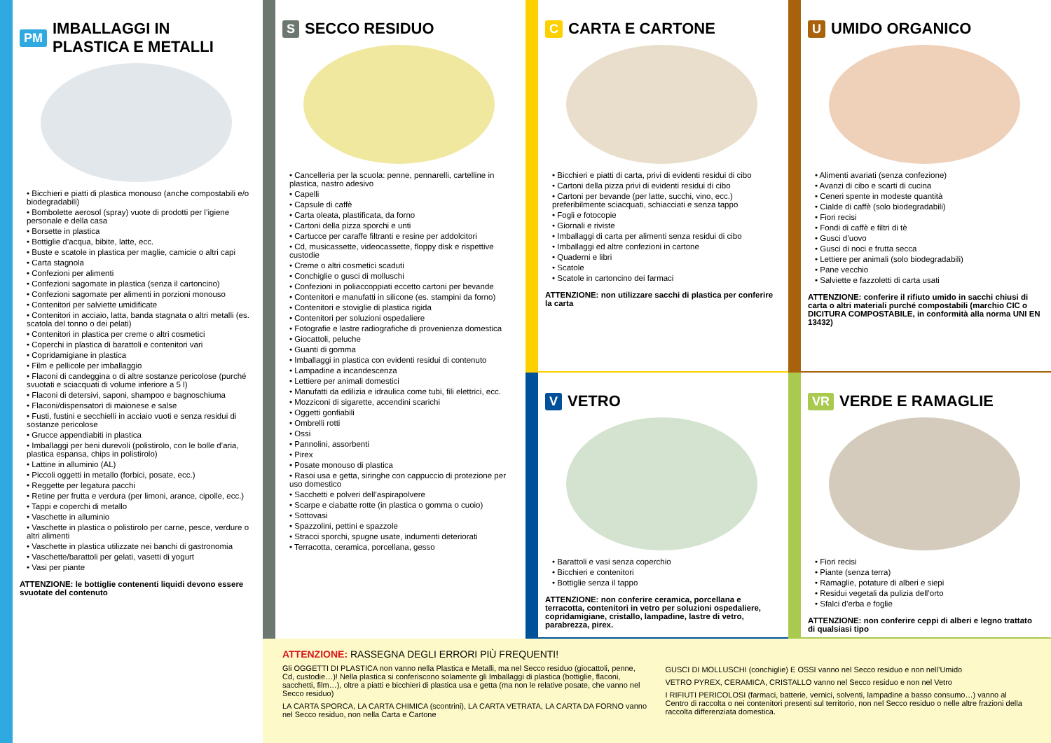PM IMBALLAGGI IN
PLASTICA E METALLI
• Bicchieri e piatti di plastica monouso (anche compostabili e/o biodegradabili)
• Bombolette aerosol (spray) vuote di prodotti per l’igiene personale e della casa
• Borsette in plastica
• Bottiglie d’acqua, bibite, latte, ecc.
• Buste e scatole in plastica per maglie, camicie o altri capi
• Carta stagnola
• Confezioni per alimenti
• Confezioni sagomate in plastica (senza il cartoncino)
• Confezioni sagomate per alimenti in porzioni monouso
• Contenitori per salviette umidificate
• Contenitori in acciaio, latta, banda stagnata o altri metalli (es. scatola del tonno o dei pelati)
• Contenitori in plastica per creme o altri cosmetici
• Coperchi in plastica di barattoli e contenitori vari
• Copridamigiane in plastica
• Film e pellicole per imballaggio
• Flaconi di candeggina o di altre sostanze pericolose (purché svuotati e sciacquati di volume inferiore a 5 l)
• Flaconi di detersivi, saponi, shampoo e bagnoschiuma
• Flaconi/dispensatori di maionese e salse
• Fusti, fustini e secchielli in acciaio vuoti e senza residui di sostanze pericolose
• Grucce appendiabiti in plastica
• Imballaggi per beni durevoli (polistirolo, con le bolle d’aria, plastica espansa, chips in polistirolo)
• Lattine in alluminio (AL)
• Piccoli oggetti in metallo (forbici, posate, ecc.)
• Reggette per legatura pacchi
• Retine per frutta e verdura (per limoni, arance, cipolle, ecc.)
• Tappi e coperchi di metallo
• Vaschette in alluminio
• Vaschette in plastica o polistirolo per carne, pesce, verdure o altri alimenti
• Vaschette in plastica utilizzate nei banchi di gastronomia
• Vaschette/barattoli per gelati, vasetti di yogurt
• Vasi per piante
ATTENZIONE: le bottiglie contenenti liquidi devono essere svuotate del contenuto
C CARTA E CARTONE
• Bicchieri e piatti di carta, privi di evidenti residui di cibo
• Cartoni della pizza privi di evidenti residui di cibo
• Cartoni per bevande (per latte, succhi, vino, ecc.) preferibilmente sciacquati, schiacciati e senza tappo
• Fogli e fotocopie
• Giornali e riviste
• Imballaggi di carta per alimenti senza residui di cibo
• Imballaggi ed altre confezioni in cartone
• Quaderni e libri
• Scatole
• Scatole in cartoncino dei farmaci
ATTENZIONE: non utilizzare sacchi di plastica per conferire la carta
U UMIDO ORGANICO
• Alimenti avariati (senza confezione)
• Avanzi di cibo e scarti di cucina
• Ceneri spente in modeste quantità
• Cialde di caffè (solo biodegradabili)
• Fiori recisi
• Fondi di caffè e filtri di tè
• Gusci d’uovo
• Gusci di noci e frutta secca
• Lettiere per animali (solo biodegradabili)
• Pane vecchio
• Salviette e fazzoletti di carta usati
ATTENZIONE: conferire il rifiuto umido in sacchi chiusi di carta o altri materiali purché compostabili (marchio CIC o DICITURA COMPOSTABILE, in conformità alla norma UNI EN 13432)
S SECCO RESIDUO
• Cancelleria per la scuola: penne, pennarelli, cartelline in plastica, nastro adesivo
• Capelli
• Capsule di caffè
• Carta oleata, plastificata, da forno
• Cartoni della pizza sporchi e unti
• Cartucce per caraffe filtranti e resine per addolcitori
• Cd, musicassette, videocassette, floppy disk e rispettive custodie
• Creme o altri cosmetici scaduti
• Conchiglie o gusci di molluschi
• Confezioni in poliaccoppiati eccetto cartoni per bevande
• Contenitori e manufatti in silicone (es. stampini da forno)
• Contenitori e stoviglie di plastica rigida
• Contenitori per soluzioni ospedaliere
• Fotografie e lastre radiografiche di provenienza domestica
• Giocattoli, peluche
• Guanti di gomma
• Imballaggi in plastica con evidenti residui di contenuto
• Lampadine a incandescenza
• Lettiere per animali domestici
• Manufatti da edilizia e idraulica come tubi, fili elettrici, ecc.
• Mozziconi di sigarette, accendini scarichi
• Oggetti gonfiabili
• Ombrelli rotti
• Ossi
• Pannolini, assorbenti
• Pirex
• Posate monouso di plastica
• Rasoi usa e getta, siringhe con cappuccio di protezione per uso domestico
• Sacchetti e polveri dell’aspirapolvere
• Scarpe e ciabatte rotte (in plastica o gomma o cuoio)
• Sottovasi
• Spazzolini, pettini e spazzole
• Stracci sporchi, spugne usate, indumenti deteriorati
• Terracotta, ceramica, porcellana, gesso
V VETRO
• Barattoli e vasi senza coperchio
• Bicchieri e contenitori
• Bottiglie senza il tappo
ATTENZIONE: non conferire ceramica, porcellana e terracotta, contenitori in vetro per soluzioni ospedaliere, copridamigiane, cristallo, lampadine, lastre di vetro, parabrezza, pirex.
VR VERDE E RAMAGLIE
• Fiori recisi
• Piante (senza terra)
• Ramaglie, potature di alberi e siepi
• Residui vegetali da pulizia dell’orto
• Sfalci d’erba e foglie
ATTENZIONE: non conferire ceppi di alberi e legno trattato di qualsiasi tipo
ATTENZIONE: RASSEGNA DEGLI ERRORI PIÙ FREQUENTI!
Gli OGGETTI DI PLASTICA non vanno nella Plastica e Metalli, ma nel Secco residuo (giocattoli, penne, Cd, custodie…)! Nella plastica si conferiscono solamente gli Imballaggi di plastica (bottiglie, flaconi, sacchetti, film…), oltre a piatti e bicchieri di plastica usa e getta (ma non le relative posate, che vanno nel Secco residuo)
LA CARTA SPORCA, LA CARTA CHIMICA (scontrini), LA CARTA VETRATA, LA CARTA DA FORNO vanno nel Secco residuo, non nella Carta e Cartone
GUSCI DI MOLLUSCHI (conchiglie) E OSSI vanno nel Secco residuo e non nell’Umido
VETRO PYREX, CERAMICA, CRISTALLO vanno nel Secco residuo e non nel Vetro
I RIFIUTI PERICOLOSI (farmaci, batterie, vernici, solventi, lampadine a basso consumo…) vanno al Centro di raccolta o nei contenitori presenti sul territorio, non nel Secco residuo o nelle altre frazioni della raccolta differenziata domestica.